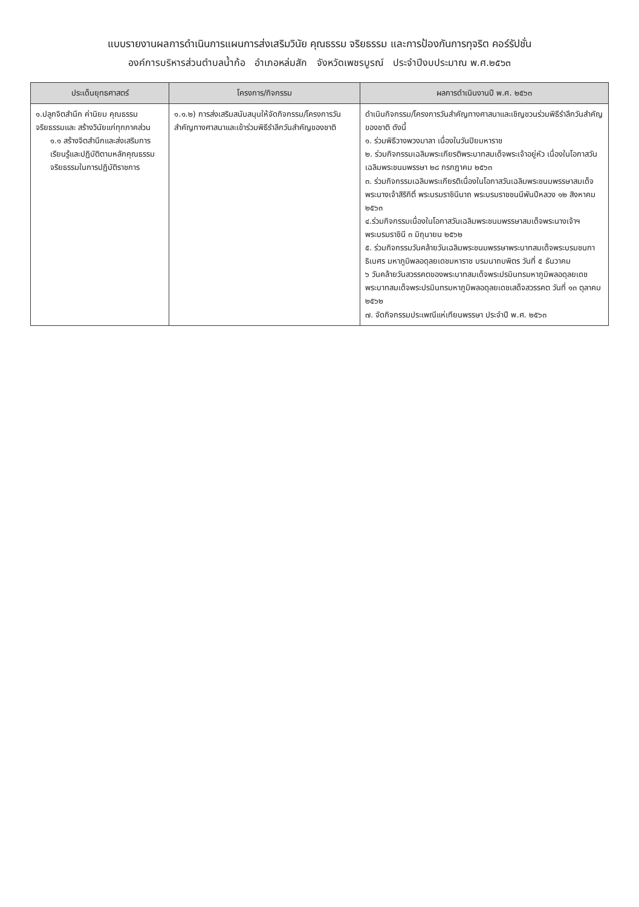แบบรายงานผลการดำเนินการแผนการส่งเสริมวินัย คุณธรรม จริยธรรม และการป้องกันการทุจริต คอร์รัปชั่น
องค์การบริหารส่วนตำบลน้ำก้อ อำเภอหล่มสัก จังหวัดเพชรบูรณ์ ประจำปีงบประมาณ พ.ศ.๒๕๖๓
| ประเด็นยุทธศาสตร์ | โครงการ/กิจกรรม | ผลการดำเนินงานปี พ.ศ. ๒๕๖๓ |
| --- | --- | --- |
| ๑.ปลูกจิตสำนึก ค่านิยม คุณธรรม จริยธรรมและ สร้างวินัยแก่ทุกภาคส่วน ๑.๑ สร้างจิตสำนึกและส่งเสริมการเรียนรู้และปฏิบัติตามหลักคุณธรรม จริยธรรมในการปฏิบัติราชการ | ๑.๑.๒) การส่งเสริมสนับสนุนให้จัดกิจกรรม/โครงการวันสำคัญทางศาสนาและเข้าร่วมพิธีรำลึกวันสำคัญของชาติ | ดำเนินกิจกรรม/โครงการวันสำคัญทางศาสนาและเชิญชวนร่วมพิธีรำลึกวันสำคัญของชาติ ดังนี้ ๑. ร่วมพิธีวางพวงมาลา เนื่องในวันปิยมหาราช ๒. ร่วมกิจกรรมเฉลิมพระเกียรติพระบาทสมเด็จพระเจ้าอยู่หัว เนื่องในโอกาสวันเฉลิมพระชนมพรรษา ๒๘ กรกฎาคม ๒๕๖๓ ๓. ร่วมกิจกรรมเฉลิมพระเกียรติเนื่องในโอกาสวันเฉลิมพระชนมพรรษาสมเด็จพระนางเจ้าสิริกิติ์ พระบรมราชินีนาถ พระบรมราชชนนีพันปีหลวง ๑๒ สิงหาคม ๒๕๖๓ ๔.ร่วมกิจกรรมเนื่องในโอกาสวันเฉลิมพระชนมพรรษาสมเด็จพระนางเจ้าฯ พระบรมราชินี ๓ มิถุนายน ๒๕๖๒ ๕. ร่วมกิจกรรมวันคล้ายวันเฉลิมพระชนมพรรษาพระบาทสมเด็จพระบรมชนกาธิเบศร มหาภูมิพลอดุลยเดชมหาราช บรมนาถบพิตร วันที่ ๕ ธันวาคม ๖ วันคล้ายวันสวรรคตของพระบาทสมเด็จพระปรมินทรมหาภูมิพลอดุลยเดชพระบาทสมเด็จพระปรมินทรมหาภูมิพลอดุลยเดชเสด็จสวรรคต วันที่ ๑๓ ตุลาคม ๒๕๖๒ ๗. จัดกิจกรรมประเพณีแห่เทียนพรรษา ประจำปี พ.ศ. ๒๕๖๓ |